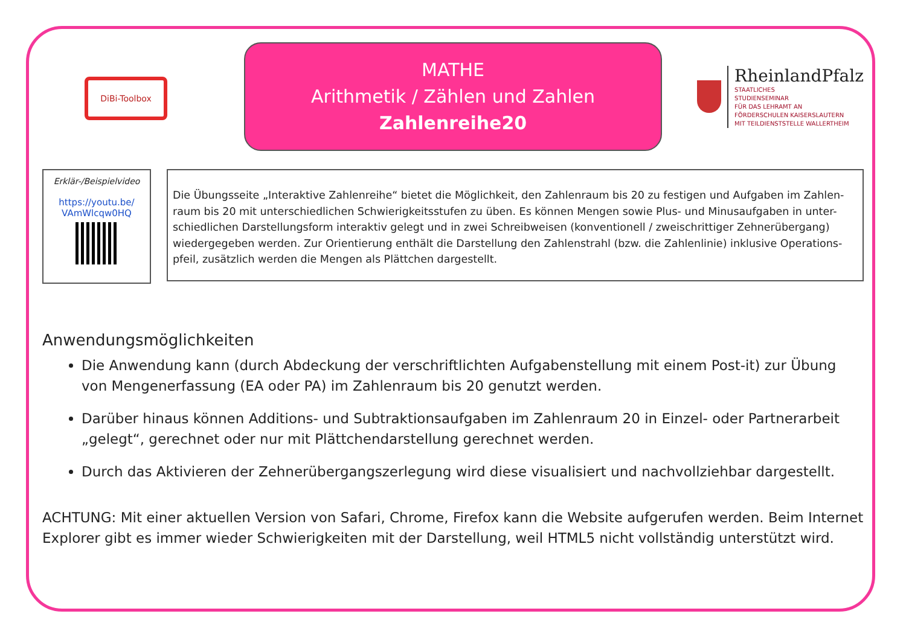DiBi-Toolbox
MATHE
Arithmetik / Zählen und Zahlen
Zahlenreihe20
RheinlandPfalz
STAATLICHES
STUDIENSEMINAR
FÜR DAS LEHRAMT AN
FÖRDERSCHULEN KAISERSLAUTERN
MIT TEILDIENSTSTELLE WALLERTHEIM
Erklär-/Beispielvideo
https://youtu.be/
VAmWlcqw0HQ
Die Übungsseite „Interaktive Zahlenreihe“ bietet die Möglichkeit, den Zahlenraum bis 20 zu festigen und Aufgaben im Zahlen-raum bis 20 mit unterschiedlichen Schwierigkeitsstufen zu üben. Es können Mengen sowie Plus- und Minusaufgaben in unter-schiedlichen Darstellungsform interaktiv gelegt und in zwei Schreibweisen (konventionell / zweischrittiger Zehnerübergang) wiedergegeben werden. Zur Orientierung enthält die Darstellung den Zahlenstrahl (bzw. die Zahlenlinie) inklusive Operations-pfeil, zusätzlich werden die Mengen als Plättchen dargestellt.
Anwendungsmöglichkeiten
Die Anwendung kann (durch Abdeckung der verschriftlichten Aufgabenstellung mit einem Post-it) zur Übung von Mengenerfassung (EA oder PA) im Zahlenraum bis 20 genutzt werden.
Darüber hinaus können Additions- und Subtraktionsaufgaben im Zahlenraum 20 in Einzel- oder Partnerarbeit „gelegt“, gerechnet oder nur mit Plättchendarstellung gerechnet werden.
Durch das Aktivieren der Zehnerübergangszerlegung wird diese visualisiert und nachvollziehbar dargestellt.
ACHTUNG: Mit einer aktuellen Version von Safari, Chrome, Firefox kann die Website aufgerufen werden. Beim Internet Explorer gibt es immer wieder Schwierigkeiten mit der Darstellung, weil HTML5 nicht vollständig unterstützt wird.